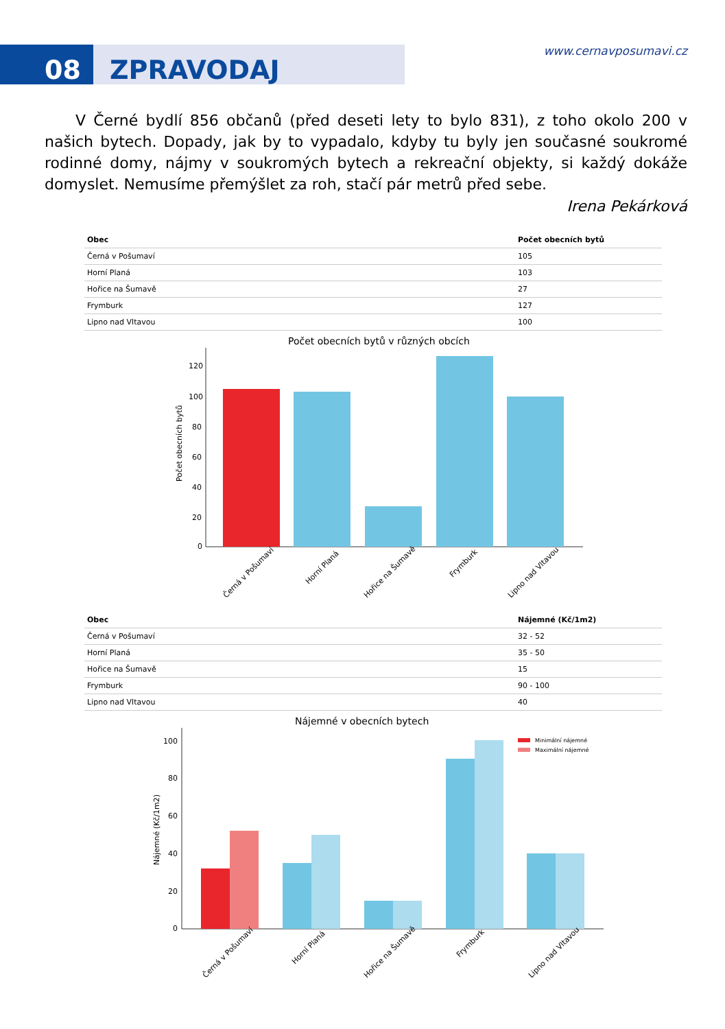08 ZPRAVODAJ
www.cernavposumavi.cz
V Černé bydlí 856 občanů (před deseti lety to bylo 831), z toho okolo 200 v našich bytech. Dopady, jak by to vypadalo, kdyby tu byly jen současné soukromé rodinné domy, nájmy v soukromých bytech a rekreační objekty, si každý dokáže domyslet. Nemusíme přemýšlet za roh, stačí pár metrů před sebe.
Irena Pekárková
| Obec | Počet obecních bytů |
| --- | --- |
| Černá v Pošumaví | 105 |
| Horní Planá | 103 |
| Hořice na Šumavě | 27 |
| Frymburk | 127 |
| Lipno nad Vltavou | 100 |
Počet obecních bytů v různých obcích
120
100
80
60
40
20
0
Počet obecních bytů
Černá v Pošumaví
Horní Planá
Hořice na Šumavě
Frymburk
Lipno nad Vltavou
| Obec | Nájemné (Kč/1m2) |
| --- | --- |
| Černá v Pošumaví | 32 - 52 |
| Horní Planá | 35 - 50 |
| Hořice na Šumavě | 15 |
| Frymburk | 90 - 100 |
| Lipno nad Vltavou | 40 |
Nájemné v obecních bytech
100
80
60
40
20
0
Nájemné (Kč/1m2)
Minimální nájemné
Maximální nájemné
Černá v Pošumaví
Horní Planá
Hořice na Šumavě
Frymburk
Lipno nad Vltavou